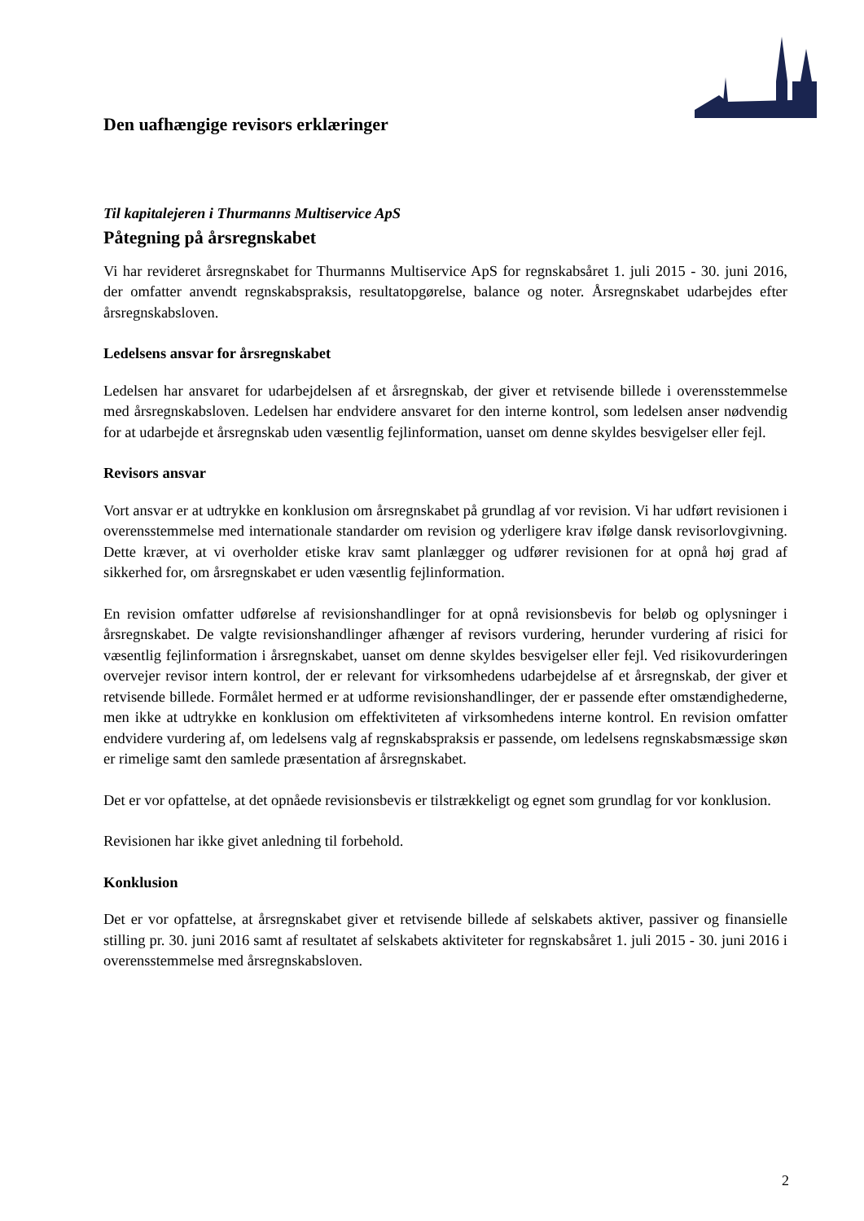Den uafhængige revisors erklæringer
Til kapitalejeren i Thurmanns Multiservice ApS
Påtegning på årsregnskabet
Vi har revideret årsregnskabet for Thurmanns Multiservice ApS for regnskabsåret 1. juli 2015 - 30. juni 2016, der omfatter anvendt regnskabspraksis, resultatopgørelse, balance og noter. Årsregnskabet udarbejdes efter årsregnskabsloven.
Ledelsens ansvar for årsregnskabet
Ledelsen har ansvaret for udarbejdelsen af et årsregnskab, der giver et retvisende billede i overensstemmelse med årsregnskabsloven. Ledelsen har endvidere ansvaret for den interne kontrol, som ledelsen anser nødvendig for at udarbejde et årsregnskab uden væsentlig fejlinformation, uanset om denne skyldes besvigelser eller fejl.
Revisors ansvar
Vort ansvar er at udtrykke en konklusion om årsregnskabet på grundlag af vor revision. Vi har udført revisionen i overensstemmelse med internationale standarder om revision og yderligere krav ifølge dansk revisorlovgivning. Dette kræver, at vi overholder etiske krav samt planlægger og udfører revisionen for at opnå høj grad af sikkerhed for, om årsregnskabet er uden væsentlig fejlinformation.
En revision omfatter udførelse af revisionshandlinger for at opnå revisionsbevis for beløb og oplysninger i årsregnskabet. De valgte revisionshandlinger afhænger af revisors vurdering, herunder vurdering af risici for væsentlig fejlinformation i årsregnskabet, uanset om denne skyldes besvigelser eller fejl. Ved risikovurderingen overvejer revisor intern kontrol, der er relevant for virksomhedens udarbejdelse af et årsregnskab, der giver et retvisende billede. Formålet hermed er at udforme revisionshandlinger, der er passende efter omstændighederne, men ikke at udtrykke en konklusion om effektiviteten af virksomhedens interne kontrol. En revision omfatter endvidere vurdering af, om ledelsens valg af regnskabspraksis er passende, om ledelsens regnskabsmæssige skøn er rimelige samt den samlede præsentation af årsregnskabet.
Det er vor opfattelse, at det opnåede revisionsbevis er tilstrækkeligt og egnet som grundlag for vor konklusion.
Revisionen har ikke givet anledning til forbehold.
Konklusion
Det er vor opfattelse, at årsregnskabet giver et retvisende billede af selskabets aktiver, passiver og finansielle stilling pr. 30. juni 2016 samt af resultatet af selskabets aktiviteter for regnskabsåret 1. juli 2015 - 30. juni 2016 i overensstemmelse med årsregnskabsloven.
2